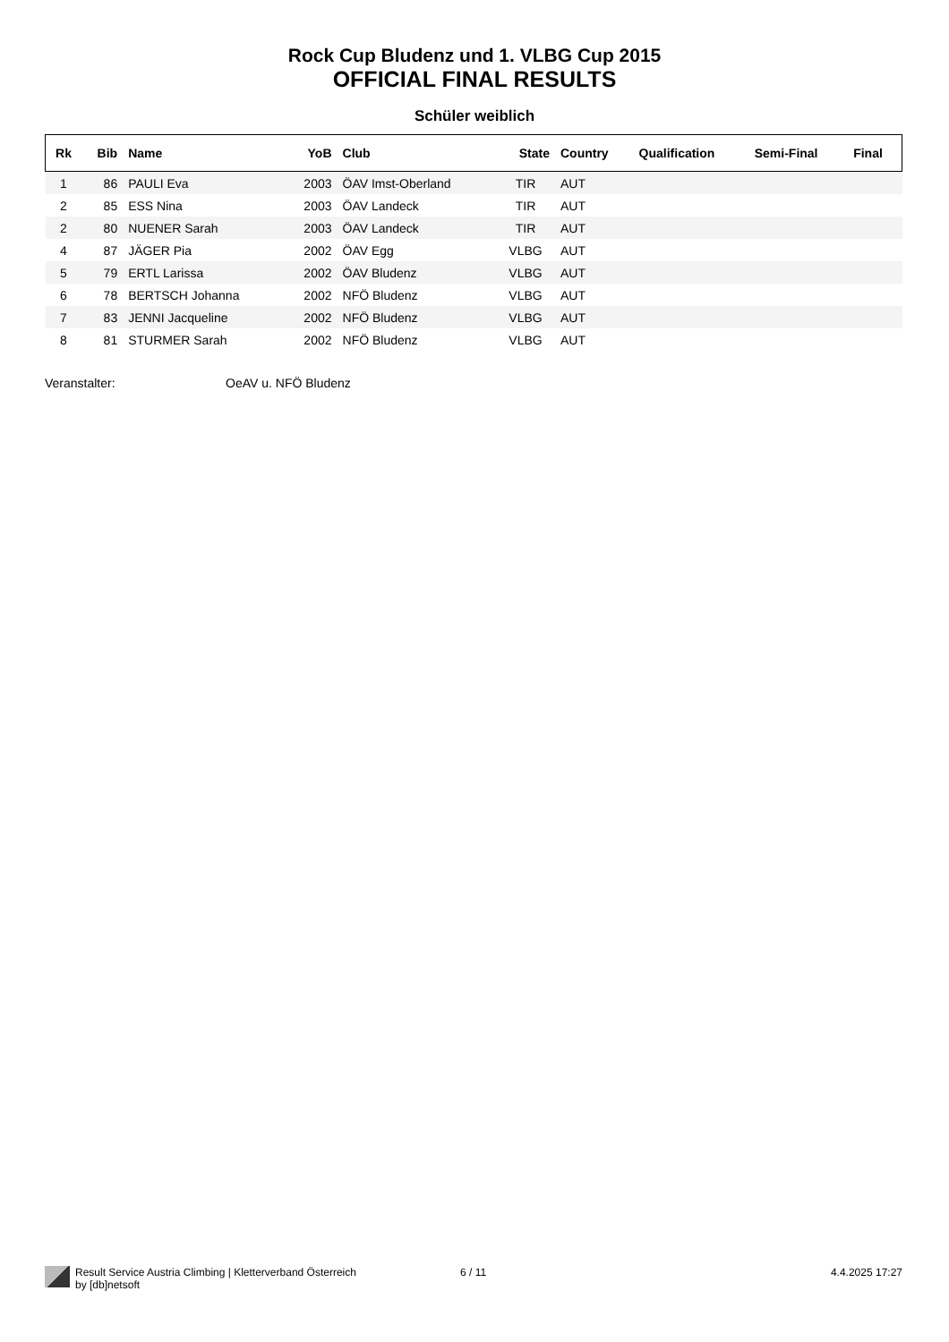Rock Cup Bludenz und 1. VLBG Cup 2015
OFFICIAL FINAL RESULTS
Schüler weiblich
| Rk | Bib | Name | YoB | Club | State | Country | Qualification | Semi-Final | Final |
| --- | --- | --- | --- | --- | --- | --- | --- | --- | --- |
| 1 | 86 | PAULI Eva | 2003 | ÖAV Imst-Oberland | TIR | AUT | | | |
| 2 | 85 | ESS Nina | 2003 | ÖAV Landeck | TIR | AUT | | | |
| 2 | 80 | NUENER Sarah | 2003 | ÖAV Landeck | TIR | AUT | | | |
| 4 | 87 | JÄGER Pia | 2002 | ÖAV Egg | VLBG | AUT | | | |
| 5 | 79 | ERTL Larissa | 2002 | ÖAV Bludenz | VLBG | AUT | | | |
| 6 | 78 | BERTSCH Johanna | 2002 | NFÖ Bludenz | VLBG | AUT | | | |
| 7 | 83 | JENNI Jacqueline | 2002 | NFÖ Bludenz | VLBG | AUT | | | |
| 8 | 81 | STURMER Sarah | 2002 | NFÖ Bludenz | VLBG | AUT | | | |
Veranstalter: OeAV u. NFÖ Bludenz
Result Service Austria Climbing | Kletterverband Österreich
by [db]netsoft
6 / 11 4.4.2025 17:27